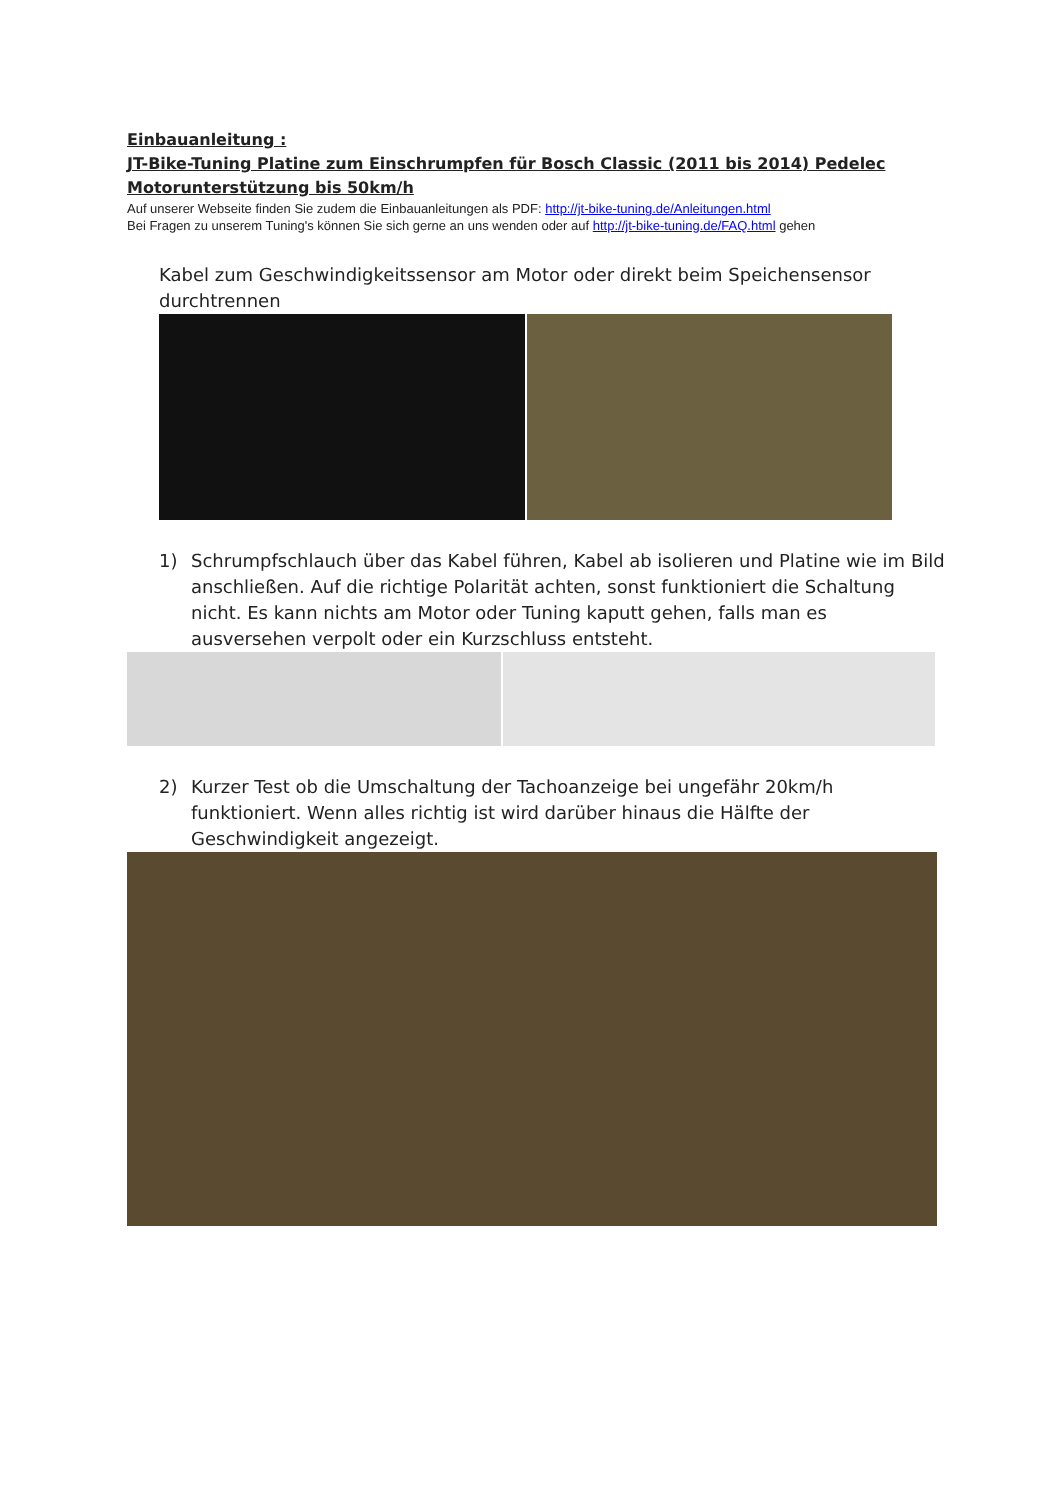Einbauanleitung :
JT-Bike-Tuning Platine zum Einschrumpfen für Bosch Classic (2011 bis 2014) Pedelec Motorunterstützung bis 50km/h
Auf unserer Webseite finden Sie zudem die Einbauanleitungen als PDF: http://jt-bike-tuning.de/Anleitungen.html
Bei Fragen zu unserem Tuning's können Sie sich gerne an uns wenden oder auf http://jt-bike-tuning.de/FAQ.html gehen
Kabel zum Geschwindigkeitssensor am Motor oder direkt beim Speichensensor durchtrennen
1) Schrumpfschlauch über das Kabel führen, Kabel ab isolieren und Platine wie im Bild anschließen. Auf die richtige Polarität achten, sonst funktioniert die Schaltung nicht. Es kann nichts am Motor oder Tuning kaputt gehen, falls man es ausversehen verpolt oder ein Kurzschluss entsteht.
2) Kurzer Test ob die Umschaltung der Tachoanzeige bei ungefähr 20km/h funktioniert. Wenn alles richtig ist wird darüber hinaus die Hälfte der Geschwindigkeit angezeigt.